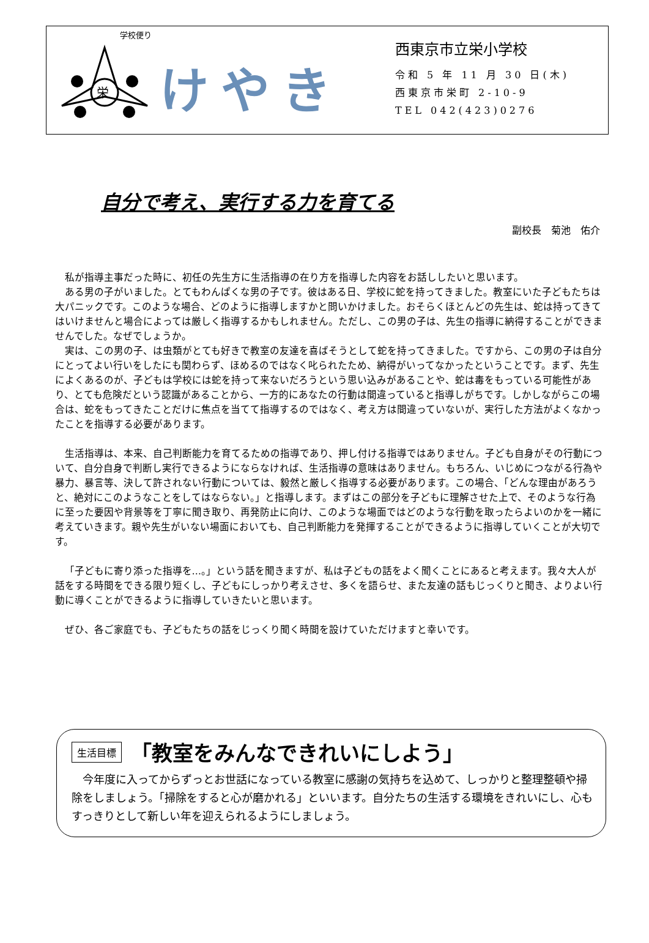学校便り
栄
けやき
西東京市立栄小学校
令和 5 年 11 月 30 日(木)
西東京市栄町 2-10-9
TEL 042(423)0276
自分で考え、実行する力を育てる
副校長　菊池　佑介
私が指導主事だった時に、初任の先生方に生活指導の在り方を指導した内容をお話ししたいと思います。
ある男の子がいました。とてもわんぱくな男の子です。彼はある日、学校に蛇を持ってきました。教室にいた子どもたちは大パニックです。このような場合、どのように指導しますかと問いかけました。おそらくほとんどの先生は、蛇は持ってきてはいけませんと場合によっては厳しく指導するかもしれません。ただし、この男の子は、先生の指導に納得することができませんでした。なぜでしょうか。
実は、この男の子、は虫類がとても好きで教室の友達を喜ばそうとして蛇を持ってきました。ですから、この男の子は自分にとってよい行いをしたにも関わらず、ほめるのではなく叱られたため、納得がいってなかったということです。まず、先生によくあるのが、子どもは学校には蛇を持って来ないだろうという思い込みがあることや、蛇は毒をもっている可能性があり、とても危険だという認識があることから、一方的にあなたの行動は間違っていると指導しがちです。しかしながらこの場合は、蛇をもってきたことだけに焦点を当てて指導するのではなく、考え方は間違っていないが、実行した方法がよくなかったことを指導する必要があります。
生活指導は、本来、自己判断能力を育てるための指導であり、押し付ける指導ではありません。子ども自身がその行動について、自分自身で判断し実行できるようにならなければ、生活指導の意味はありません。もちろん、いじめにつながる行為や暴力、暴言等、決して許されない行動については、毅然と厳しく指導する必要があります。この場合、「どんな理由があろうと、絶対にこのようなことをしてはならない。」と指導します。まずはこの部分を子どもに理解させた上で、そのような行為に至った要因や背景等を丁寧に聞き取り、再発防止に向け、このような場面ではどのような行動を取ったらよいのかを一緒に考えていきます。親や先生がいない場面においても、自己判断能力を発揮することができるように指導していくことが大切です。
「子どもに寄り添った指導を…。」という話を聞きますが、私は子どもの話をよく聞くことにあると考えます。我々大人が話をする時間をできる限り短くし、子どもにしっかり考えさせ、多くを語らせ、また友達の話もじっくりと聞き、よりよい行動に導くことができるように指導していきたいと思います。
ぜひ、各ご家庭でも、子どもたちの話をじっくり聞く時間を設けていただけますと幸いです。
生活目標 「教室をみんなできれいにしよう」
　今年度に入ってからずっとお世話になっている教室に感謝の気持ちを込めて、しっかりと整理整頓や掃除をしましょう。「掃除をすると心が磨かれる」といいます。自分たちの生活する環境をきれいにし、心もすっきりとして新しい年を迎えられるようにしましょう。